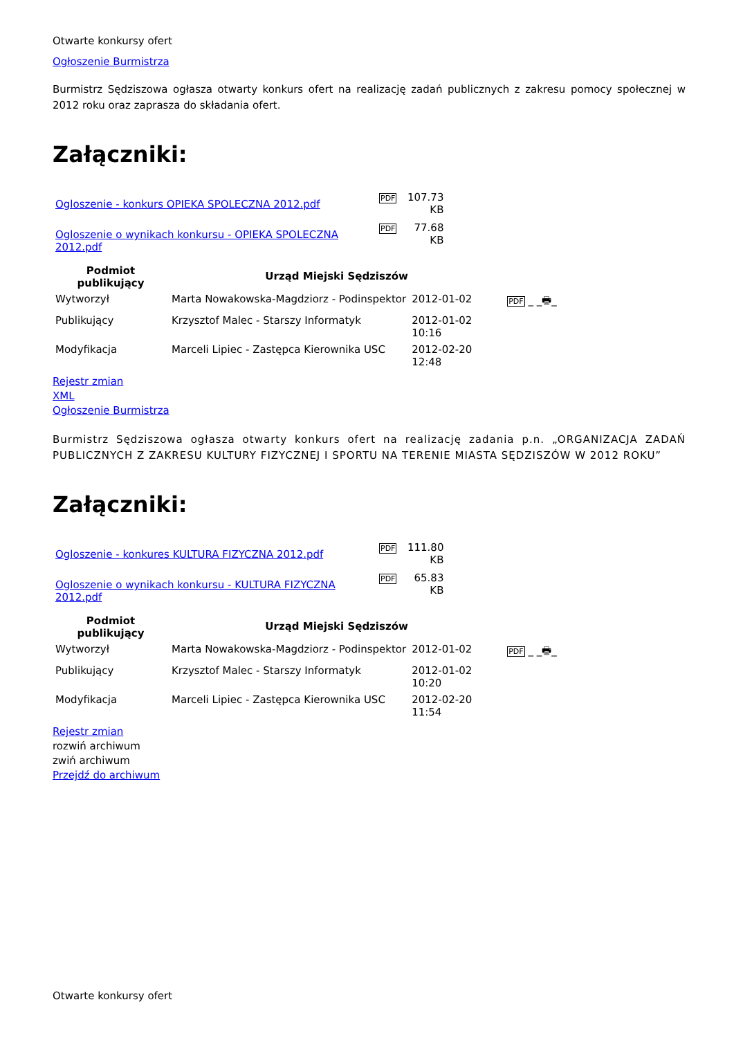Otwarte konkursy ofert
Ogłoszenie Burmistrza
Burmistrz Sędziszowa ogłasza otwarty konkurs ofert na realizację zadań publicznych z zakresu pomocy społecznej w 2012 roku oraz zaprasza do składania ofert.
Załączniki:
| Ogloszenie - konkurs OPIEKA SPOLECZNA 2012.pdf | PDF | 107.73 KB |
| Ogloszenie o wynikach konkursu - OPIEKA SPOLECZNA 2012.pdf | PDF | 77.68 KB |
| Podmiot publikujący | Urząd Miejski Sędziszów | | |
| Wytworzył | Marta Nowakowska-Magdziorz - Podinspektor | 2012-01-02 | PDF _ _ 🖶 _ |
| Publikujący | Krzysztof Malec - Starszy Informatyk | 2012-01-02 10:16 | |
| Modyfikacja | Marceli Lipiec - Zastępca Kierownika USC | 2012-02-20 12:48 | |
Rejestr zmian
XML
Ogłoszenie Burmistrza
Burmistrz Sędziszowa ogłasza otwarty konkurs ofert na realizację zadania p.n. „ORGANIZACJA ZADAŃ PUBLICZNYCH Z ZAKRESU KULTURY FIZYCZNEJ I SPORTU NA TERENIE MIASTA SĘDZISZÓW W 2012 ROKU”
Załączniki:
| Ogloszenie - konkures KULTURA FIZYCZNA 2012.pdf | PDF | 111.80 KB |
| Ogloszenie o wynikach konkursu - KULTURA FIZYCZNA 2012.pdf | PDF | 65.83 KB |
| Podmiot publikujący | Urząd Miejski Sędziszów | | |
| Wytworzył | Marta Nowakowska-Magdziorz - Podinspektor | 2012-01-02 | PDF _ _ 🖶 _ |
| Publikujący | Krzysztof Malec - Starszy Informatyk | 2012-01-02 10:20 | |
| Modyfikacja | Marceli Lipiec - Zastępca Kierownika USC | 2012-02-20 11:54 | |
Rejestr zmian
rozwiń archiwum
zwiń archiwum
Przejdź do archiwum
Otwarte konkursy ofert